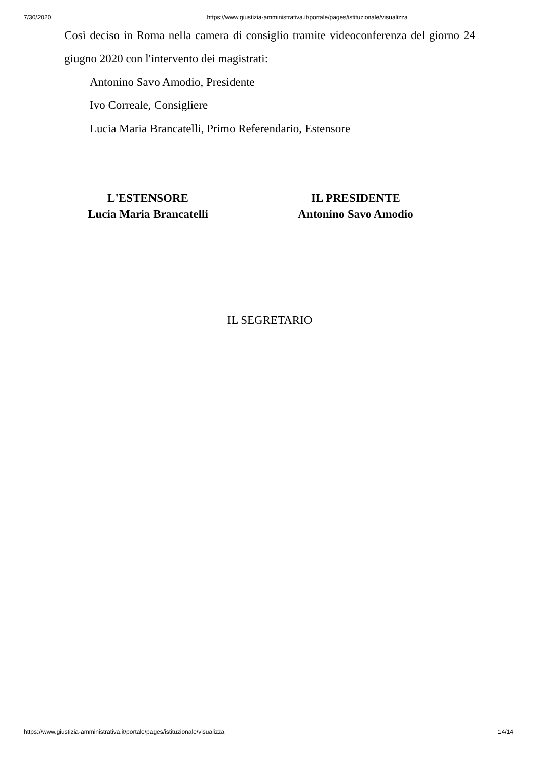7/30/2020 https://www.giustizia-amministrativa.it/portale/pages/istituzionale/visualizza
Così deciso in Roma nella camera di consiglio tramite videoconferenza del giorno 24 giugno 2020 con l'intervento dei magistrati:
Antonino Savo Amodio, Presidente
Ivo Correale, Consigliere
Lucia Maria Brancatelli, Primo Referendario, Estensore
L'ESTENSORE
Lucia Maria Brancatelli
IL PRESIDENTE
Antonino Savo Amodio
IL SEGRETARIO
https://www.giustizia-amministrativa.it/portale/pages/istituzionale/visualizza 14/14